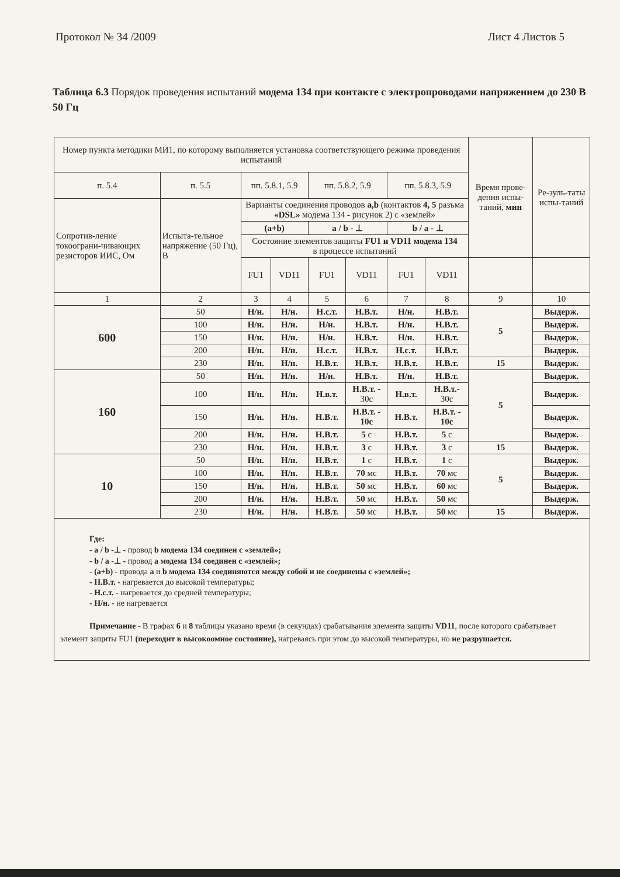Протокол № 34 /2009 Лист 4 Листов 5
Таблица 6.3 Порядок проведения испытаний модема 134 при контакте с электропроводами напряжением до 230 В 50 Гц
| Номер пункта методики МИ1, по которому выполняется установка соответствующего режима проведения испытаний | | | | | | | | Время прове-дения испы-таний, мин | Ре-зуль-таты испы-таний |
| --- | --- | --- | --- | --- | --- | --- | --- | --- | --- |
| п. 5.4 | п. 5.5 | пп. 5.8.1, 5.9 | | пп. 5.8.2, 5.9 | | пп. 5.8.3, 5.9 | | | |
| Сопротив-ление токоограни-чивающих резисторов ИИС, Ом | Испыта-тельное напряжение (50 Гц), В | Варианты соединения проводов a,b (контактов 4, 5 разъма «DSL» модема 134 - рисунок 2) с «землей» | | | | | | | |
| | | (a+b) | | a / b - ⊥ | | b / a - ⊥ | | | |
| | | Состояние элементов защиты FU1 и VD11 модема 134 в процессе испытаний | | | | | | | |
| | | FU1 | VD11 | FU1 | VD11 | FU1 | VD11 | | |
| 1 | 2 | 3 | 4 | 5 | 6 | 7 | 8 | 9 | 10 |
| 600 | 50 | Н/н. | Н/н. | Н.с.т. | Н.В.т. | Н/н. | Н.В.т. | 5 | Выдерж. |
| | 100 | Н/н. | Н/н. | Н/н. | Н.В.т. | Н/н. | Н.В.т. | | Выдерж. |
| | 150 | Н/н. | Н/н. | Н/н. | Н.В.т. | Н/н. | Н.В.т. | | Выдерж. |
| | 200 | Н/н. | Н/н. | Н.с.т. | Н.В.т. | Н.с.т. | Н.В.т. | | Выдерж. |
| | 230 | Н/н. | Н/н. | Н.В.т. | Н.В.т. | Н.В.т. | Н.В.т. | 15 | Выдерж. |
| 160 | 50 | Н/н. | Н/н. | Н/н. | Н.В.т. | Н/н. | Н.В.т. | 5 | Выдерж. |
| | 100 | Н/н. | Н/н. | Н.в.т. | Н.В.т. - 30с | Н.в.т. | Н.В.т.- 30с | | Выдерж. |
| | 150 | Н/н. | Н/н. | Н.В.т. | Н.В.т. - 10с | Н.В.т. | Н.В.т. - 10с | | Выдерж. |
| | 200 | Н/н. | Н/н. | Н.В.т. | 5 с | Н.В.т. | 5 с | | Выдерж. |
| | 230 | Н/н. | Н/н. | Н.В.т. | 3 с | Н.В.т. | 3 с | 15 | Выдерж. |
| 10 | 50 | Н/н. | Н/н. | Н.В.т. | 1 с | Н.В.т. | 1 с | 5 | Выдерж. |
| | 100 | Н/н. | Н/н. | Н.В.т. | 70 мс | Н.В.т. | 70 мс | | Выдерж. |
| | 150 | Н/н. | Н/н. | Н.В.т. | 50 мс | Н.В.т. | 60 мс | | Выдерж. |
| | 200 | Н/н. | Н/н. | Н.В.т. | 50 мс | Н.В.т. | 50 мс | | Выдерж. |
| | 230 | Н/н. | Н/н. | Н.В.т. | 50 мс | Н.В.т. | 50 мс | 15 | Выдерж. |
Где:
- a / b -⊥ - провод b модема 134 соединен с «землей»;
- b / a -⊥ - провод a модема 134 соединен с «землей»;
- (a+b) - провода a и b модема 134 соединяются между собой и не соединены с «землей»;
- Н.В.т. - нагревается до высокой температуры;
- Н.с.т. - нагревается до средней температуры;
- Н/н. - не нагревается
Примечание - В графах 6 и 8 таблицы указано время (в секундах) срабатывания элемента защиты VD11, после которого срабатывает элемент защиты FU1 (переходит в высокоомное состояние), нагреваясь при этом до высокой температуры, но не разрушается.